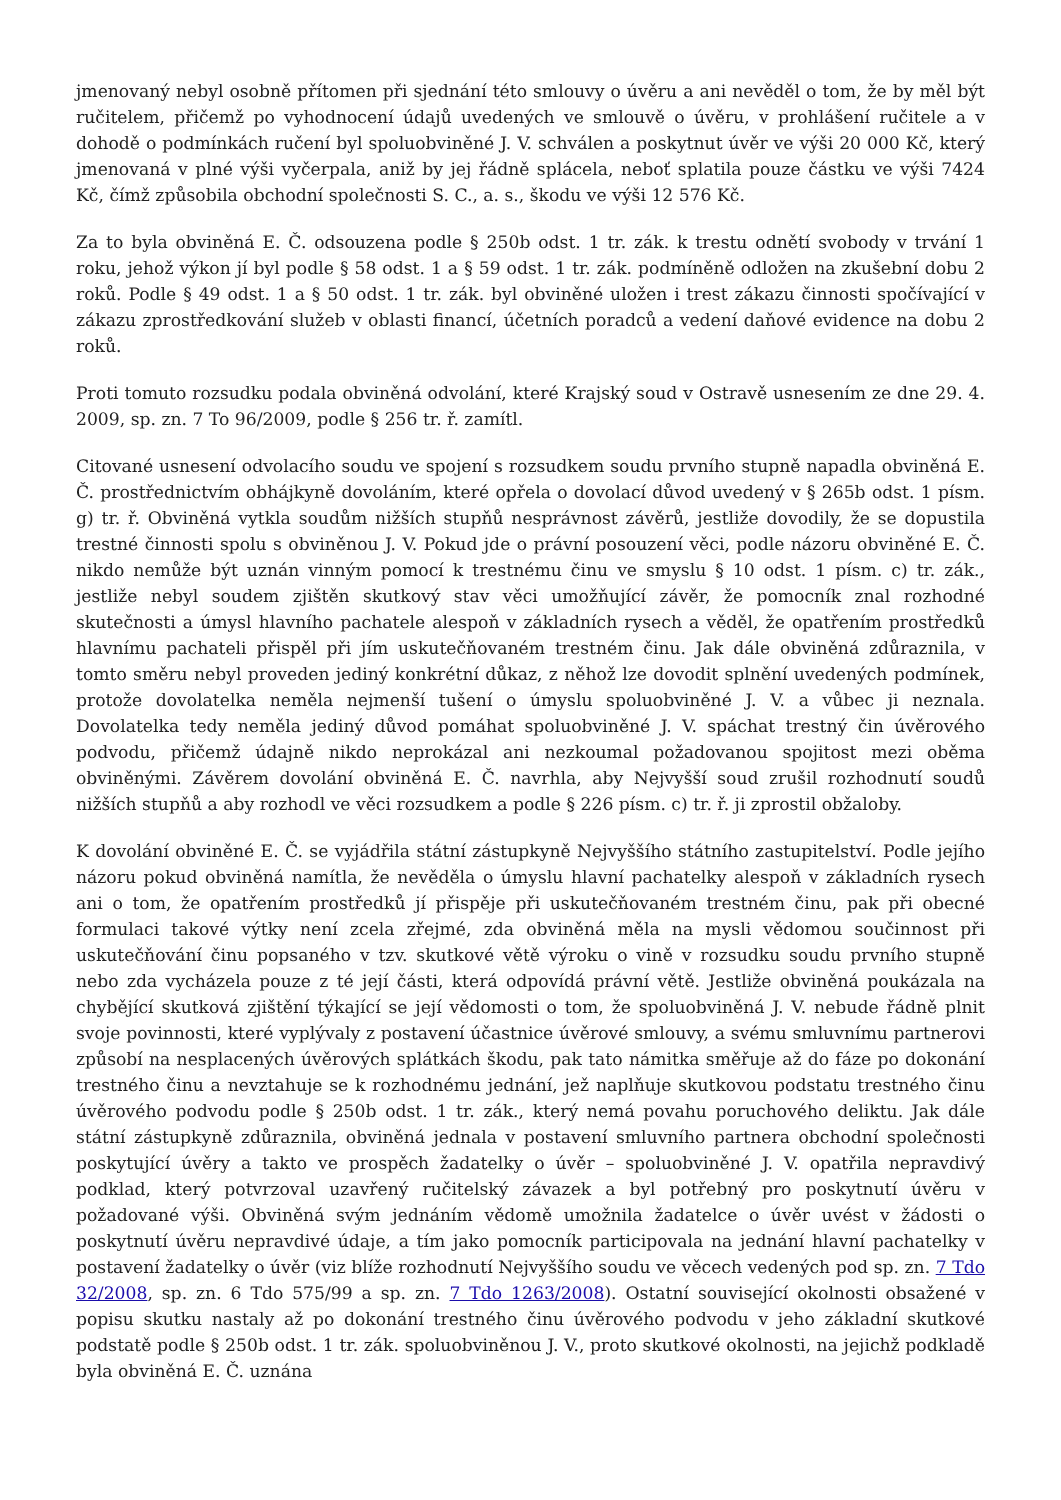jmenovaný nebyl osobně přítomen při sjednání této smlouvy o úvěru a ani nevěděl o tom, že by měl být ručitelem, přičemž po vyhodnocení údajů uvedených ve smlouvě o úvěru, v prohlášení ručitele a v dohodě o podmínkách ručení byl spoluobviněné J. V. schválen a poskytnut úvěr ve výši 20 000 Kč, který jmenovaná v plné výši vyčerpala, aniž by jej řádně splácela, neboť splatila pouze částku ve výši 7424 Kč, čímž způsobila obchodní společnosti S. C., a. s., škodu ve výši 12 576 Kč.
Za to byla obviněná E. Č. odsouzena podle § 250b odst. 1 tr. zák. k trestu odnětí svobody v trvání 1 roku, jehož výkon jí byl podle § 58 odst. 1 a § 59 odst. 1 tr. zák. podmíněně odložen na zkušební dobu 2 roků. Podle § 49 odst. 1 a § 50 odst. 1 tr. zák. byl obviněné uložen i trest zákazu činnosti spočívající v zákazu zprostředkování služeb v oblasti financí, účetních poradců a vedení daňové evidence na dobu 2 roků.
Proti tomuto rozsudku podala obviněná odvolání, které Krajský soud v Ostravě usnesením ze dne 29. 4. 2009, sp. zn. 7 To 96/2009, podle § 256 tr. ř. zamítl.
Citované usnesení odvolacího soudu ve spojení s rozsudkem soudu prvního stupně napadla obviněná E. Č. prostřednictvím obhájkyně dovoláním, které opřela o dovolací důvod uvedený v § 265b odst. 1 písm. g) tr. ř. Obviněná vytkla soudům nižších stupňů nesprávnost závěrů, jestliže dovodily, že se dopustila trestné činnosti spolu s obviněnou J. V. Pokud jde o právní posouzení věci, podle názoru obviněné E. Č. nikdo nemůže být uznán vinným pomocí k trestnému činu ve smyslu § 10 odst. 1 písm. c) tr. zák., jestliže nebyl soudem zjištěn skutkový stav věci umožňující závěr, že pomocník znal rozhodné skutečnosti a úmysl hlavního pachatele alespoň v základních rysech a věděl, že opatřením prostředků hlavnímu pachateli přispěl při jím uskutečňovaném trestném činu. Jak dále obviněná zdůraznila, v tomto směru nebyl proveden jediný konkrétní důkaz, z něhož lze dovodit splnění uvedených podmínek, protože dovolatelka neměla nejmenší tušení o úmyslu spoluobviněné J. V. a vůbec ji neznala. Dovolatelka tedy neměla jediný důvod pomáhat spoluobviněné J. V. spáchat trestný čin úvěrového podvodu, přičemž údajně nikdo neprokázal ani nezkoumal požadovanou spojitost mezi oběma obviněnými. Závěrem dovolání obviněná E. Č. navrhla, aby Nejvyšší soud zrušil rozhodnutí soudů nižších stupňů a aby rozhodl ve věci rozsudkem a podle § 226 písm. c) tr. ř. ji zprostil obžaloby.
K dovolání obviněné E. Č. se vyjádřila státní zástupkyně Nejvyššího státního zastupitelství. Podle jejího názoru pokud obviněná namítla, že nevěděla o úmyslu hlavní pachatelky alespoň v základních rysech ani o tom, že opatřením prostředků jí přispěje při uskutečňovaném trestném činu, pak při obecné formulaci takové výtky není zcela zřejmé, zda obviněná měla na mysli vědomou součinnost při uskutečňování činu popsaného v tzv. skutkové větě výroku o vině v rozsudku soudu prvního stupně nebo zda vycházela pouze z té její části, která odpovídá právní větě. Jestliže obviněná poukázala na chybějící skutková zjištění týkající se její vědomosti o tom, že spoluobviněná J. V. nebude řádně plnit svoje povinnosti, které vyplývaly z postavení účastnice úvěrové smlouvy, a svému smluvnímu partnerovi způsobí na nesplacených úvěrových splátkách škodu, pak tato námitka směřuje až do fáze po dokonání trestného činu a nevztahuje se k rozhodnému jednání, jež naplňuje skutkovou podstatu trestného činu úvěrového podvodu podle § 250b odst. 1 tr. zák., který nemá povahu poruchového deliktu. Jak dále státní zástupkyně zdůraznila, obviněná jednala v postavení smluvního partnera obchodní společnosti poskytující úvěry a takto ve prospěch žadatelky o úvěr – spoluobviněné J. V. opatřila nepravdivý podklad, který potvrzoval uzavřený ručitelský závazek a byl potřebný pro poskytnutí úvěru v požadované výši. Obviněná svým jednáním vědomě umožnila žadatelce o úvěr uvést v žádosti o poskytnutí úvěru nepravdivé údaje, a tím jako pomocník participovala na jednání hlavní pachatelky v postavení žadatelky o úvěr (viz blíže rozhodnutí Nejvyššího soudu ve věcech vedených pod sp. zn. 7 Tdo 32/2008, sp. zn. 6 Tdo 575/99 a sp. zn. 7 Tdo 1263/2008). Ostatní související okolnosti obsažené v popisu skutku nastaly až po dokonání trestného činu úvěrového podvodu v jeho základní skutkové podstatě podle § 250b odst. 1 tr. zák. spoluobviněnou J. V., proto skutkové okolnosti, na jejichž podkladě byla obviněná E. Č. uznána